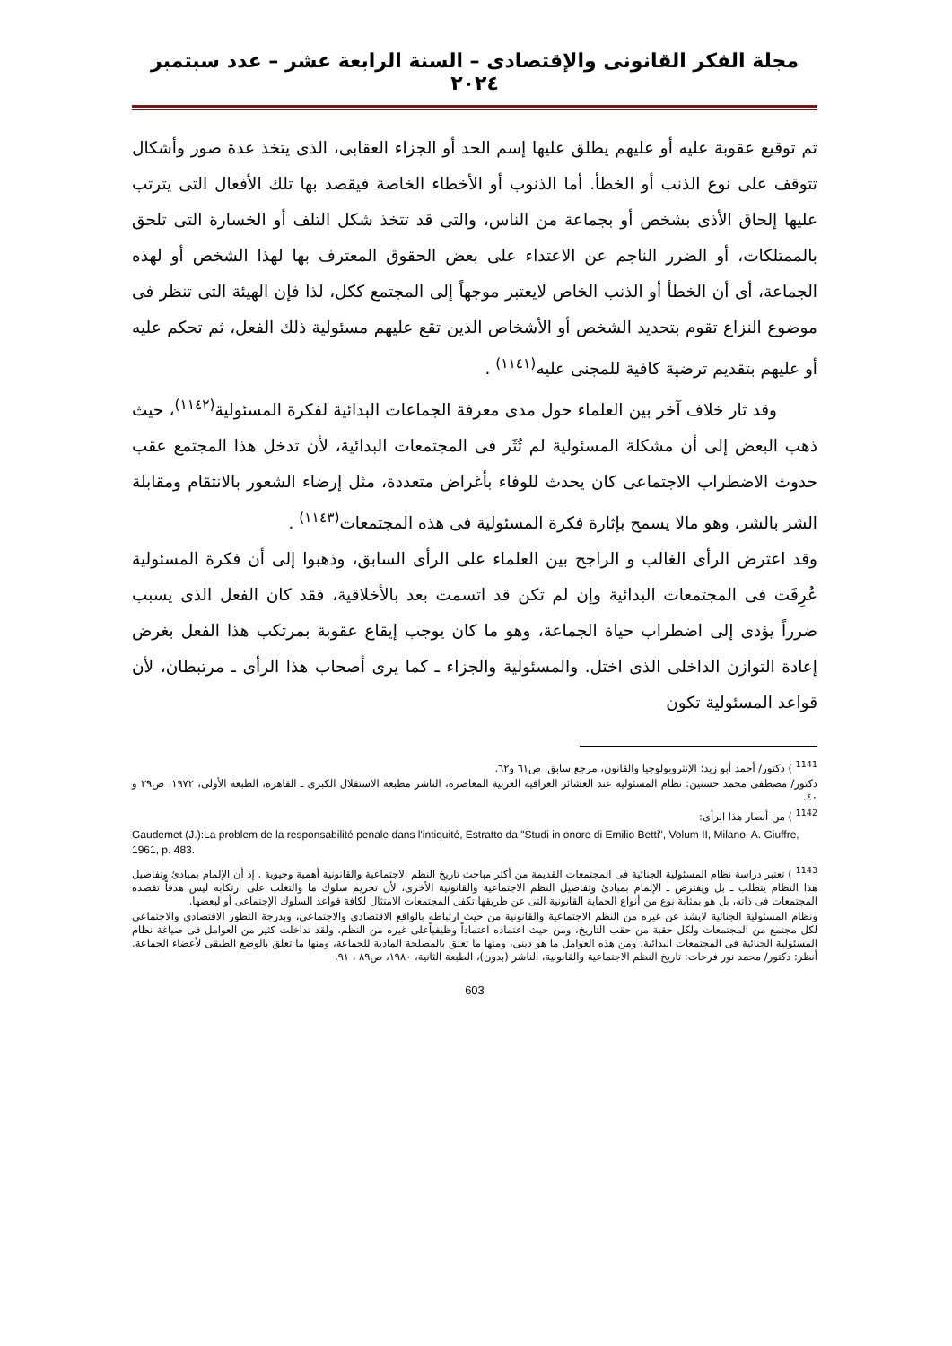مجلة الفكر القانونى والإقتصادى – السنة الرابعة عشر – عدد سبتمبر ٢٠٢٤
ثم توقيع عقوبة عليه أو عليهم يطلق عليها إسم الحد أو الجزاء العقابى، الذى يتخذ عدة صور وأشكال تتوقف على نوع الذنب أو الخطأ. أما الذنوب أو الأخطاء الخاصة فيقصد بها تلك الأفعال التى يترتب عليها إلحاق الأذى بشخص أو بجماعة من الناس، والتى قد تتخذ شكل التلف أو الخسارة التى تلحق بالممتلكات، أو الضرر الناجم عن الاعتداء على بعض الحقوق المعترف بها لهذا الشخص أو لهذه الجماعة، أى أن الخطأ أو الذنب الخاص لايعتبر موجهاً إلى المجتمع ككل، لذا فإن الهيئة التى تنظر فى موضوع النزاع تقوم بتحديد الشخص أو الأشخاص الذين تقع عليهم مسئولية ذلك الفعل، ثم تحكم عليه أو عليهم بتقديم ترضية كافية للمجنى عليه<sup>(١١٤١)</sup> .
وقد ثار خلاف آخر بين العلماء حول مدى معرفة الجماعات البدائية لفكرة المسئولية<sup>(١١٤٢)</sup>، حيث ذهب البعض إلى أن مشكلة المسئولية لم تُثَر فى المجتمعات البدائية، لأن تدخل هذا المجتمع عقب حدوث الاضطراب الاجتماعى كان يحدث للوفاء بأغراض متعددة، مثل إرضاء الشعور بالانتقام ومقابلة الشر بالشر، وهو مالا يسمح بإثارة فكرة المسئولية فى هذه المجتمعات<sup>(١١٤٣)</sup> .
وقد اعترض الرأى الغالب و الراجح بين العلماء على الرأى السابق، وذهبوا إلى أن فكرة المسئولية عُرِفَت فى المجتمعات البدائية وإن لم تكن قد اتسمت بعد بالأخلاقية، فقد كان الفعل الذى يسبب ضرراً يؤدى إلى اضطراب حياة الجماعة، وهو ما كان يوجب إيقاع عقوبة بمرتكب هذا الفعل بغرض إعادة التوازن الداخلى الذى اختل. والمسئولية والجزاء ـ كما يرى أصحاب هذا الرأى ـ مرتبطان، لأن قواعد المسئولية تكون
<sup>1141</sup> ) دكتور/ أحمد أبو زيد: الإنثروبولوجيا والقانون، مرجع سابق، ص٦١ و٦٢.
دكتور/ مصطفى محمد حسنين: نظام المسئولية عند العشائر العراقية العربية المعاصرة، الناشر مطبعة الاستقلال الكبرى ـ القاهرة، الطبعة الأولى، ١٩٧٢، ص٣٩ و ٤٠.
<sup>1142</sup> ) من أنصار هذا الرأى:
Gaudemet (J.):La problem de la responsabilité penale dans l'intiquité, Estratto da "Studi in onore di Emilio Betti", Volum II, Milano, A. Giuffre, 1961, p. 483.
<sup>1143</sup> ) تعتبر دراسة نظام المسئولية الجنائية فى المجتمعات القديمة من أكثر مباحث تاريخ النظم الاجتماعية والقانونية أهمية وحيوية . إذ أن الإلمام بمبادئ وتفاصيل هذا النظام يتطلب ـ بل ويفترض ـ الإلمام بمبادئ وتفاصيل النظم الاجتماعية والقانونية الأخرى، لأن تجريم سلوك ما والتغلب على ارتكابه ليس هدفاً تقصده المجتمعات فى ذاته، بل هو بمثابة نوع من أنواع الحماية القانونية التى عن طريقها تكفل المجتمعات الامتثال لكافة قواعد السلوك الإجتماعى أو لبعضها.
ونظام المسئولية الجنائية لايشذ عن غيره من النظم الاجتماعية والقانونية من حيث ارتباطه بالواقع الاقتصادى والاجتماعى، وبدرجة التطور الاقتصادى والاجتماعى لكل مجتمع من المجتمعات ولكل حقبة من حقب التاريخ، ومن حيث اعتماده اعتماداً وظيفياًعلى غيره من النظم، ولقد تداخلت كثير من العوامل فى صياغة نظام المسئولية الجنائية فى المجتمعات البدائية، ومن هذه العوامل ما هو دينى، ومنها ما تعلق بالمصلحة المادية للجماعة، ومنها ما تعلق بالوضع الطبقى لأعضاء الجماعة. أنظر: دكتور/ محمد نور فرحات: تاريخ النظم الاجتماعية والقانونية، الناشر (بدون)، الطبعة الثانية، ١٩٨٠، ص٨٩ ، ٩١.
603